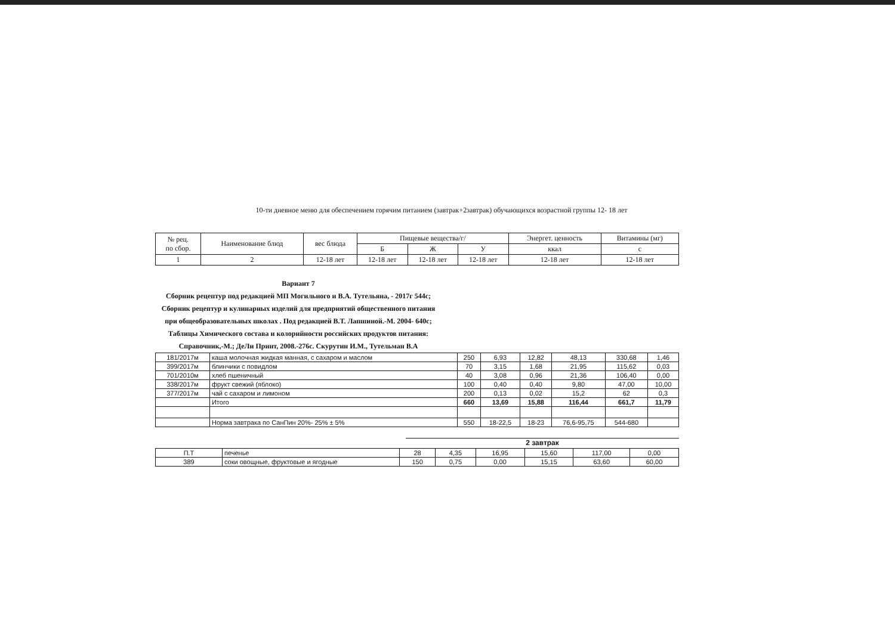10-ти дневное меню для обеспечением горячим питанием (завтрак+2завтрак) обучающихся возрастной группы 12- 18 лет
| № рец. по сбор. | Наименование блюд | вес блюда | Пищевые вещества/г/ | | | Энергет. ценность | Витамины (мг) |
| --- | --- | --- | --- | --- | --- | --- | --- |
| | | | Б | Ж | У | ккал | с |
| 1 | 2 | 12-18 лет | 12-18 лет | 12-18 лет | 12-18 лет | 12-18 лет | 12-18 лет |
Вариант 7
Сборник рецептур под редакцией МП Могильного и В.А. Тутельяна, - 2017г 544с; Сборник рецептур и кулинарных изделий для предприятий общественного питания при общеобразовательных школах . Под редакцией В.Т. Лапшиной.-М. 2004- 640с; Таблицы Химического состава и колорийности российских продуктов питания: Справочник,-М.; ДеЛи Принт, 2008.-276с. Скурутин И.М., Тутельман В.А
| 181/2017м | каша молочная жидкая манная, с сахаром и маслом | 250 | 6,93 | 12,82 | 48,13 | 330,68 | 1,46 |
| 399/2017м | блинчики с повидлом | 70 | 3,15 | 1,68 | 21,95 | 115,62 | 0,03 |
| 701/2010м | хлеб пшеничный | 40 | 3,08 | 0,96 | 21,36 | 106,40 | 0,00 |
| 338/2017м | фрукт свежий (яблоко) | 100 | 0,40 | 0,40 | 9,80 | 47,00 | 10,00 |
| 377/2017м | чай с сахаром и лимоном | 200 | 0,13 | 0,02 | 15,2 | 62 | 0,3 |
| | Итого | 660 | 13,69 | 15,88 | 116,44 | 661,7 | 11,79 |
| | Норма завтрака по СанПин 20%- 25% ± 5% | 550 | 18-22,5 | 18-23 | 76,6-95,75 | 544-680 | |
2 завтрак
| П.Т | печенье | 28 | 4,35 | 16,95 | 15,60 | 117,00 | 0,00 |
| 389 | соки овощные, фруктовые и ягодные | 150 | 0,75 | 0,00 | 15,15 | 63,60 | 60,00 |